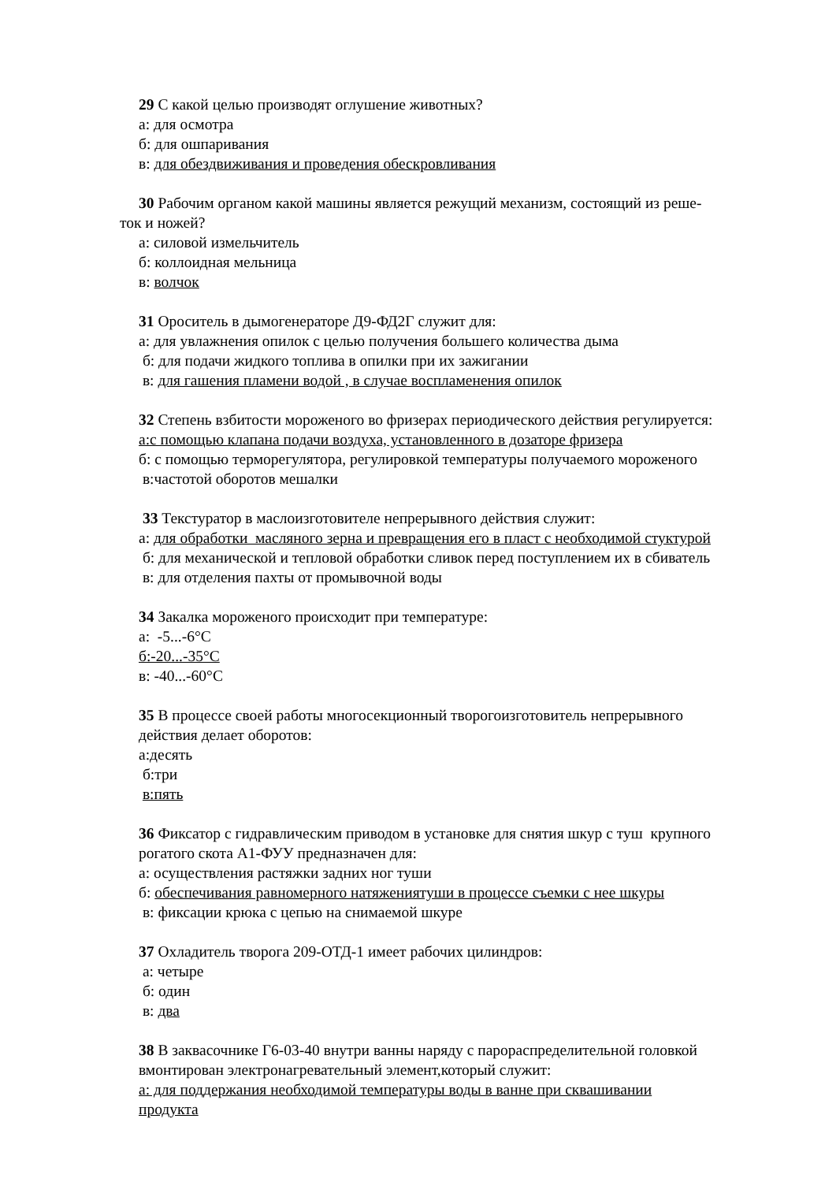29 С какой целью производят оглушение животных?
а: для осмотра
б: для ошпаривания
в: для обездвиживания и проведения обескровливания
30 Рабочим органом какой машины является режущий механизм, состоящий из реше-
ток и ножей?
а: силовой измельчитель
б: коллоидная мельница
в: волчок
31 Ороситель в дымогенераторе Д9-ФД2Г служит для:
а: для увлажнения опилок с целью получения большего количества дыма
б: для подачи жидкого топлива в опилки при их зажигании
в: для гашения пламени водой , в случае воспламенения опилок
32 Степень взбитости мороженого во фризерах периодического действия регулируется:
а:с помощью клапана подачи воздуха, установленного в дозаторе фризера
б: с помощью терморегулятора, регулировкой температуры получаемого мороженого
в:частотой оборотов мешалки
33 Текстуратор в маслоизготовителе непрерывного действия служит:
а: для обработки масляного зерна и превращения его в пласт с необходимой стуктурой
б: для механической и тепловой обработки сливок перед поступлением их в сбиватель
в: для отделения пахты от промывочной воды
34 Закалка мороженого происходит при температуре:
а: -5...-6°С
б:-20...-35°С
в: -40...-60°С
35 В процессе своей работы многосекционный творогоизготовитель непрерывного
действия делает оборотов:
а:десять
б:три
в:пять
36 Фиксатор с гидравлическим приводом в установке для снятия шкур с туш крупного
рогатого скота А1-ФУУ предназначен для:
а: осуществления растяжки задних ног туши
б: обеспечивания равномерного натяжениятуши в процессе съемки с нее шкуры
в: фиксации крюка с цепью на снимаемой шкуре
37 Охладитель творога 209-ОТД-1 имеет рабочих цилиндров:
а: четыре
б: один
в: два
38 В заквасочнике Г6-03-40 внутри ванны наряду с парораспределительной головкой
вмонтирован электронагревательный элемент,который служит:
а: для поддержания необходимой температуры воды в ванне при сквашивании
продукта